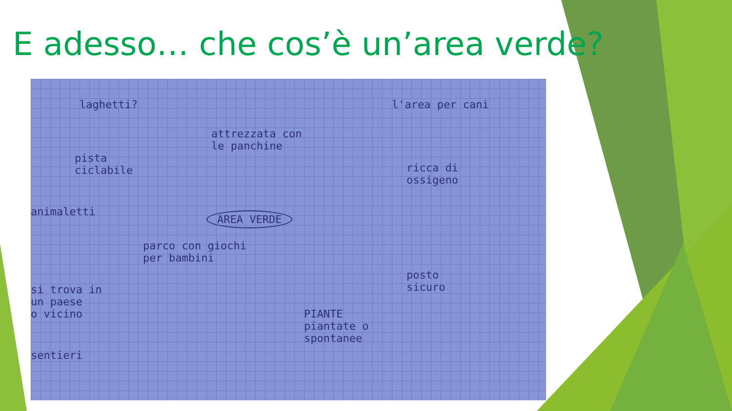E adesso… che cos’è un’area verde?
laghetti?
attrezzata con
le panchine
l'area per cani
pista
ciclabile ricca di
ossigeno
animaletti AREA VERDE
parco con giochi
per bambini
posto
sicuro si trova in
un paese
o vicino PIANTE
piantate o
spontanee
sentieri